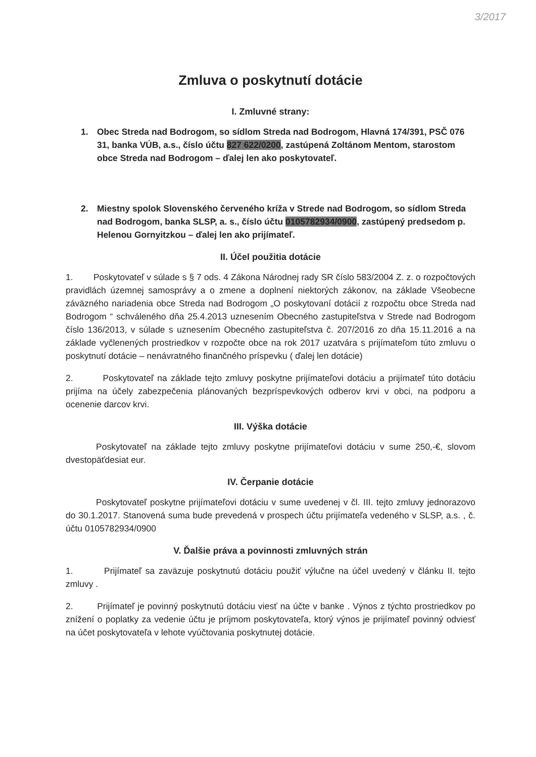3/2017
Zmluva o poskytnutí dotácie
I. Zmluvné strany:
1. Obec Streda nad Bodrogom, so sídlom Streda nad Bodrogom, Hlavná 174/391, PSČ 076 31, banka VÚB, a.s., číslo účtu 827 622/0200, zastúpená Zoltánom Mentom, starostom obce Streda nad Bodrogom – ďalej len ako poskytovateľ.
2. Miestny spolok Slovenského červeného kríža v Strede nad Bodrogom, so sídlom Streda nad Bodrogom, banka SLSP, a. s., číslo účtu 0105782934/0900, zastúpený predsedom p. Helenou Gornyitzkou – ďalej len ako prijímateľ.
II. Účel použitia dotácie
1. Poskytovateľ v súlade s § 7 ods. 4 Zákona Národnej rady SR číslo 583/2004 Z. z. o rozpočtových pravidlách územnej samosprávy a o zmene a doplnení niektorých zákonov, na základe Všeobecne záväzného nariadenia obce Streda nad Bodrogom „O poskytovaní dotácií z rozpočtu obce Streda nad Bodrogom “ schváleného dňa 25.4.2013 uznesením Obecného zastupiteľstva v Strede nad Bodrogom číslo 136/2013, v súlade s uznesením Obecného zastupiteľstva č. 207/2016 zo dňa 15.11.2016 a na základe vyčlenených prostriedkov v rozpočte obce na rok 2017 uzatvára s prijímateľom túto zmluvu o poskytnutí dotácie – nenávratného finančného príspevku ( ďalej len dotácie)
2. Poskytovateľ na základe tejto zmluvy poskytne prijímateľovi dotáciu a prijímateľ túto dotáciu prijíma na účely zabezpečenia plánovaných bezpríspevkových odberov krvi v obci, na podporu a ocenenie darcov krvi.
III. Výška dotácie
Poskytovateľ na základe tejto zmluvy poskytne prijímateľovi dotáciu v sume 250,-€, slovom dvestopäťdesiat eur.
IV. Čerpanie dotácie
Poskytovateľ poskytne prijímateľovi dotáciu v sume uvedenej v čl. III. tejto zmluvy jednorazovo do 30.1.2017. Stanovená suma bude prevedená v prospech účtu prijímateľa vedeného v SLSP, a.s. , č. účtu 0105782934/0900
V. Ďalšie práva a povinnosti zmluvných strán
1. Prijímateľ sa zaväzuje poskytnutú dotáciu použiť výlučne na účel uvedený v článku II. tejto zmluvy .
2. Prijímateľ je povinný poskytnutú dotáciu viesť na účte v banke . Výnos z týchto prostriedkov po znížení o poplatky za vedenie účtu je príjmom poskytovateľa, ktorý výnos je prijímateľ povinný odviesť na účet poskytovateľa v lehote vyúčtovania poskytnutej dotácie.